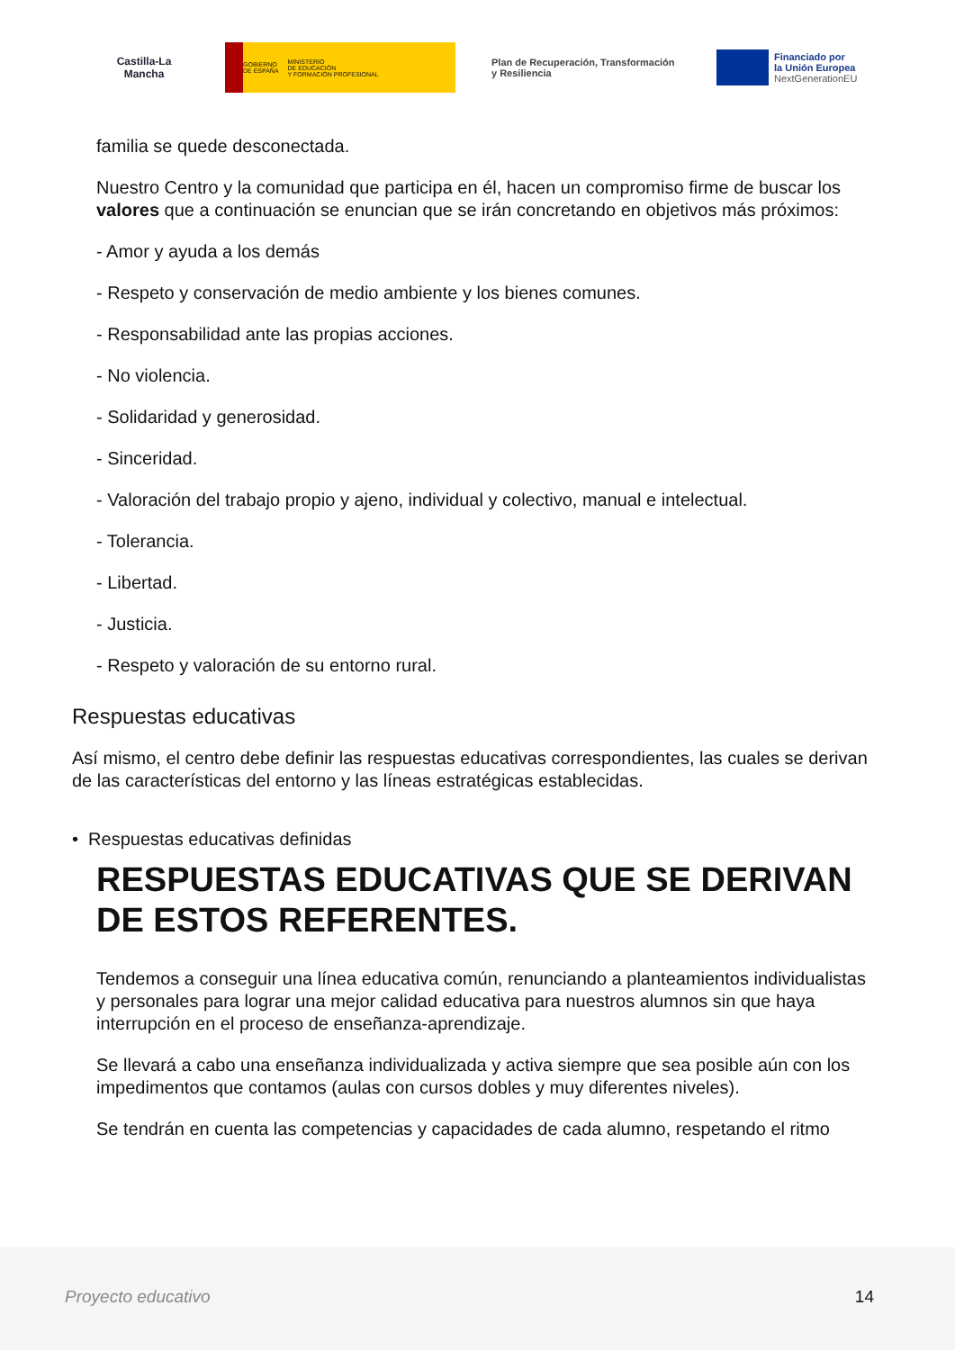Castilla-La Mancha
GOBIERNO
DE ESPAÑA MINISTERIO
DE EDUCACIÓN
Y FORMACIÓN PROFESIONAL
Plan de Recuperación, Transformación y Resiliencia
Financiado por
la Unión Europea
NextGenerationEU
familia se quede desconectada.
Nuestro Centro y la comunidad que participa en él, hacen un compromiso firme de buscar los valores que a continuación se enuncian que se irán concretando en objetivos más próximos:
- Amor y ayuda a los demás
- Respeto y conservación de medio ambiente y los bienes comunes.
- Responsabilidad ante las propias acciones.
- No violencia.
- Solidaridad y generosidad.
- Sinceridad.
- Valoración del trabajo propio y ajeno, individual y colectivo, manual e intelectual.
- Tolerancia.
- Libertad.
- Justicia.
- Respeto y valoración de su entorno rural.
Respuestas educativas
Así mismo, el centro debe definir las respuestas educativas correspondientes, las cuales se derivan de las características del entorno y las líneas estratégicas establecidas.
• Respuestas educativas definidas
RESPUESTAS EDUCATIVAS QUE SE DERIVAN DE ESTOS REFERENTES.
Tendemos a conseguir una línea educativa común, renunciando a planteamientos individualistas y personales para lograr una mejor calidad educativa para nuestros alumnos sin que haya interrupción en el proceso de enseñanza-aprendizaje.
Se llevará a cabo una enseñanza individualizada y activa siempre que sea posible aún con los impedimentos que contamos (aulas con cursos dobles y muy diferentes niveles).
Se tendrán en cuenta las competencias y capacidades de cada alumno, respetando el ritmo
Proyecto educativo 14